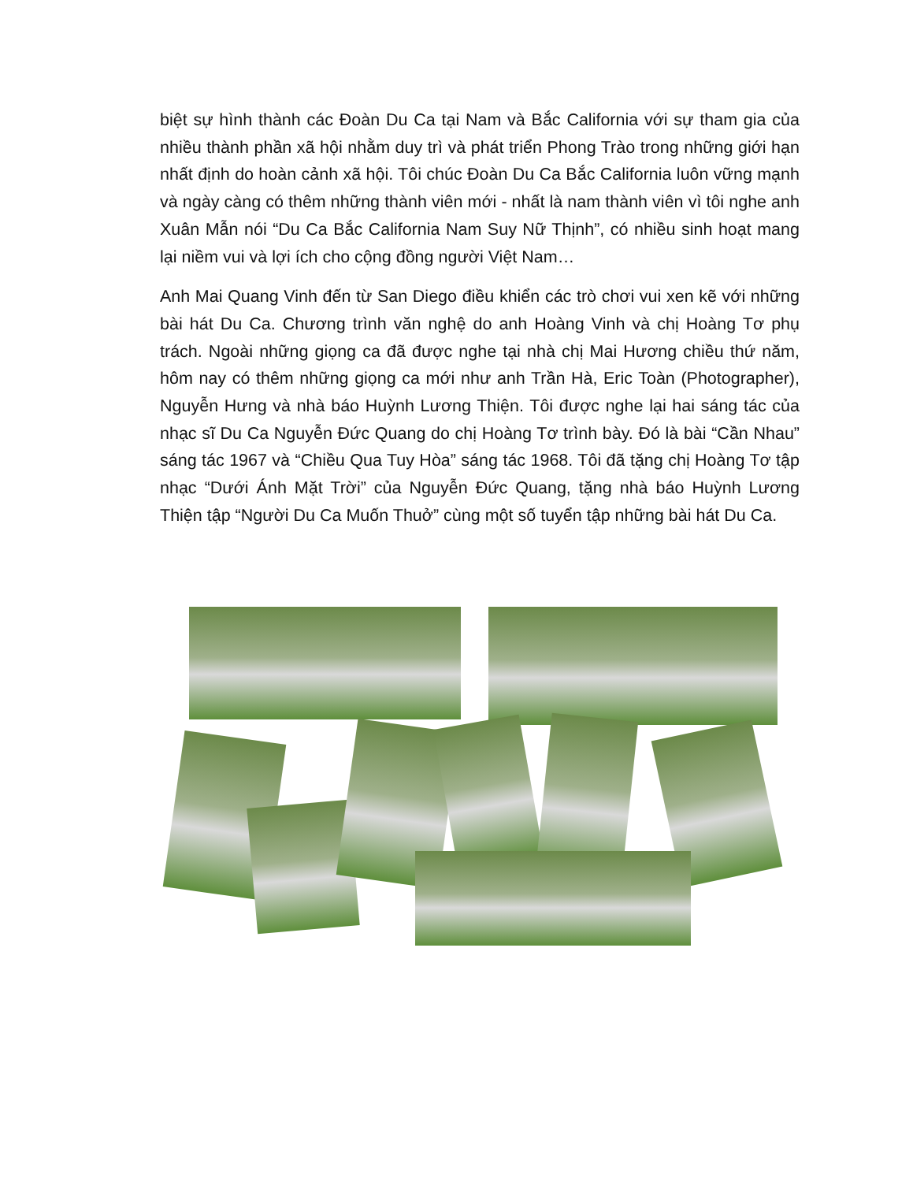biệt sự hình thành các Đoàn Du Ca tại Nam và Bắc California với sự tham gia của nhiều thành phần xã hội nhằm duy trì và phát triển Phong Trào trong những giới hạn nhất định do hoàn cảnh xã hội. Tôi chúc Đoàn Du Ca Bắc California luôn vững mạnh và ngày càng có thêm những thành viên mới - nhất là nam thành viên vì tôi nghe anh Xuân Mẫn nói “Du Ca Bắc California Nam Suy Nữ Thịnh”, có nhiều sinh hoạt mang lại niềm vui và lợi ích cho cộng đồng người Việt Nam…
Anh Mai Quang Vinh đến từ San Diego điều khiển các trò chơi vui xen kẽ với những bài hát Du Ca. Chương trình văn nghệ do anh Hoàng Vinh và chị Hoàng Tơ phụ trách. Ngoài những giọng ca đã được nghe tại nhà chị Mai Hương chiều thứ năm, hôm nay có thêm những giọng ca mới như anh Trần Hà, Eric Toàn (Photographer), Nguyễn Hưng và nhà báo Huỳnh Lương Thiện. Tôi được nghe lại hai sáng tác của nhạc sĩ Du Ca Nguyễn Đức Quang do chị Hoàng Tơ trình bày. Đó là bài “Cần Nhau” sáng tác 1967 và “Chiều Qua Tuy Hòa” sáng tác 1968. Tôi đã tặng chị Hoàng Tơ tập nhạc “Dưới Ánh Mặt Trời” của Nguyễn Đức Quang, tặng nhà báo Huỳnh Lương Thiện tập “Người Du Ca Muốn Thuở” cùng một số tuyển tập những bài hát Du Ca.